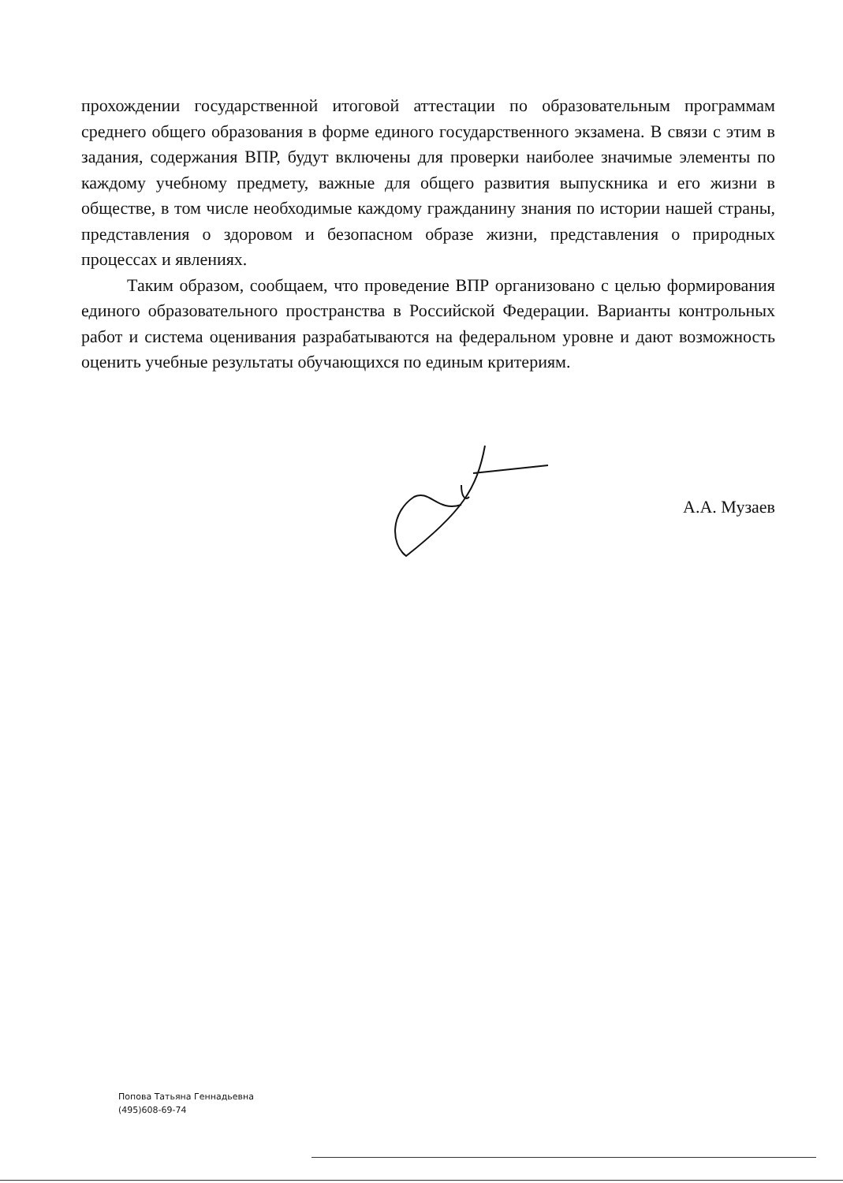прохождении государственной итоговой аттестации по образовательным программам среднего общего образования в форме единого государственного экзамена. В связи с этим в задания, содержания ВПР, будут включены для проверки наиболее значимые элементы по каждому учебному предмету, важные для общего развития выпускника и его жизни в обществе, в том числе необходимые каждому гражданину знания по истории нашей страны, представления о здоровом и безопасном образе жизни, представления о природных процессах и явлениях.
Таким образом, сообщаем, что проведение ВПР организовано с целью формирования единого образовательного пространства в Российской Федерации. Варианты контрольных работ и система оценивания разрабатываются на федеральном уровне и дают возможность оценить учебные результаты обучающихся по единым критериям.
А.А. Музаев
Попова Татьяна Геннадьевна
(495)608-69-74